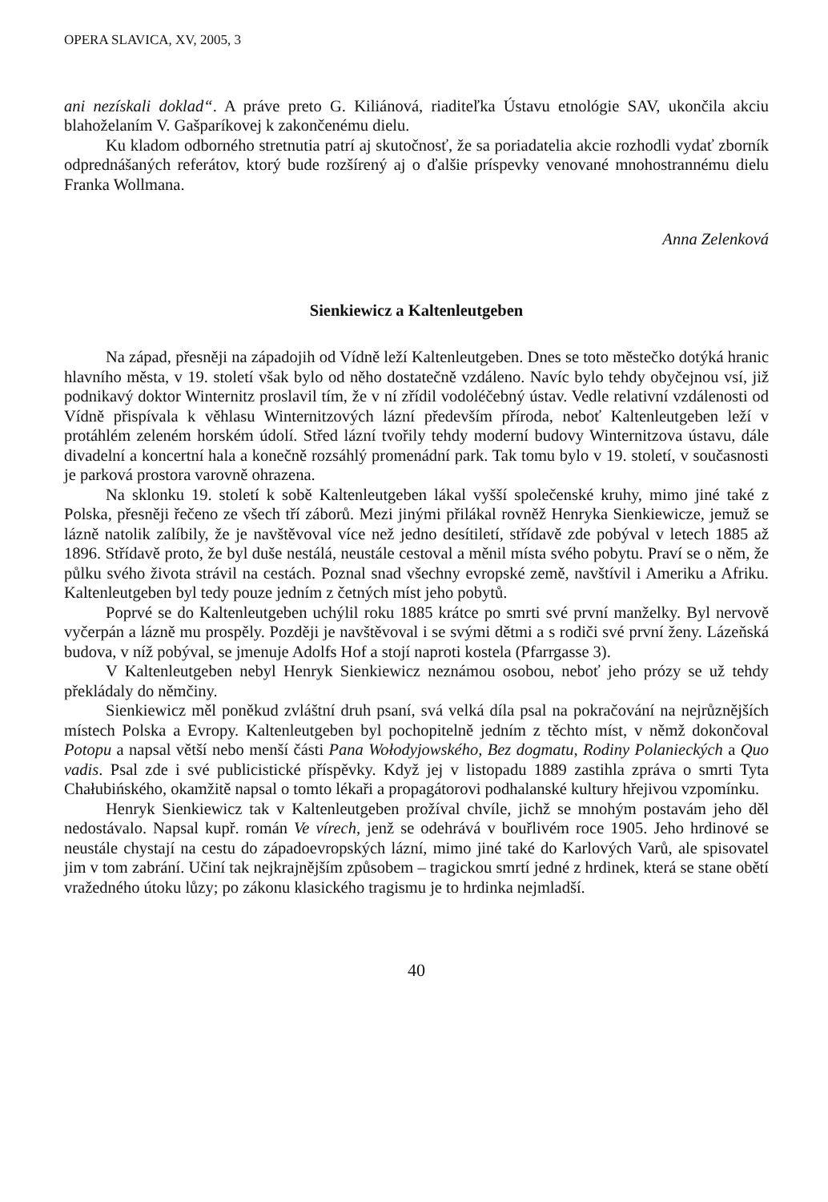OPERA SLAVICA, XV, 2005, 3
ani nezískali doklad“. A práve preto G. Kiliánová, riaditeľka Ústavu etnológie SAV, ukončila akciu blahoželaním V. Gašparíkovej k zakončenému dielu.
Ku kladom odborného stretnutia patrí aj skutočnosť, že sa poriadatelia akcie rozhodli vydať zborník odprednášaných referátov, ktorý bude rozšírený aj o ďalšie príspevky venované mnohostrannému dielu Franka Wollmana.
Anna Zelenková
Sienkiewicz a Kaltenleutgeben
Na západ, přesněji na západojih od Vídně leží Kaltenleutgeben. Dnes se toto městečko dotýká hranic hlavního města, v 19. století však bylo od něho dostatečně vzdáleno. Navíc bylo tehdy obyčejnou vsí, již podnikavý doktor Winternitz proslavil tím, že v ní zřídil vodoléčebný ústav. Vedle relativní vzdálenosti od Vídně přispívala k věhlasu Winternitzových lázní především příroda, neboť Kaltenleutgeben leží v protáhlém zeleném horském údolí. Střed lázní tvořily tehdy moderní budovy Winternitzova ústavu, dále divadelní a koncertní hala a konečně rozsáhlý promenádní park. Tak tomu bylo v 19. století, v současnosti je parková prostora varovně ohrazena.
Na sklonku 19. století k sobě Kaltenleutgeben lákal vyšší společenské kruhy, mimo jiné také z Polska, přesněji řečeno ze všech tří záborů. Mezi jinými přilákal rovněž Henryka Sienkiewicze, jemuž se lázně natolik zalíbily, že je navštěvoval více než jedno desítiletí, střídavě zde pobýval v letech 1885 až 1896. Střídavě proto, že byl duše nestálá, neustále cestoval a měnil místa svého pobytu. Praví se o něm, že půlku svého života strávil na cestách. Poznal snad všechny evropské země, navštívil i Ameriku a Afriku. Kaltenleutgeben byl tedy pouze jedním z četných míst jeho pobytů.
Poprvé se do Kaltenleutgeben uchýlil roku 1885 krátce po smrti své první manželky. Byl nervově vyčerpán a lázně mu prospěly. Později je navštěvoval i se svými dětmi a s rodiči své první ženy. Lázeňská budova, v níž pobýval, se jmenuje Adolfs Hof a stojí naproti kostela (Pfarrgasse 3).
V Kaltenleutgeben nebyl Henryk Sienkiewicz neznámou osobou, neboť jeho prózy se už tehdy překládaly do němčiny.
Sienkiewicz měl poněkud zvláštní druh psaní, svá velká díla psal na pokračování na nejrůznějších místech Polska a Evropy. Kaltenleutgeben byl pochopitelně jedním z těchto míst, v němž dokončoval Potopu a napsal větší nebo menší části Pana Wołodyjowského, Bez dogmatu, Rodiny Polanieckých a Quo vadis. Psal zde i své publicistické příspěvky. Když jej v listopadu 1889 zastihla zpráva o smrti Tyta Chałubińského, okamžitě napsal o tomto lékaři a propagátorovi podhalanské kultury hřejivou vzpomínku.
Henryk Sienkiewicz tak v Kaltenleutgeben prožíval chvíle, jichž se mnohým postavám jeho děl nedostávalo. Napsal kupř. román Ve vírech, jenž se odehrává v bouřlivém roce 1905. Jeho hrdinové se neustále chystají na cestu do západoevropských lázní, mimo jiné také do Karlových Varů, ale spisovatel jim v tom zabrání. Učiní tak nejkrajnějším způsobem – tragickou smrtí jedné z hrdinek, která se stane obětí vražedného útoku lůzy; po zákonu klasického tragismu je to hrdinka nejmladší.
40